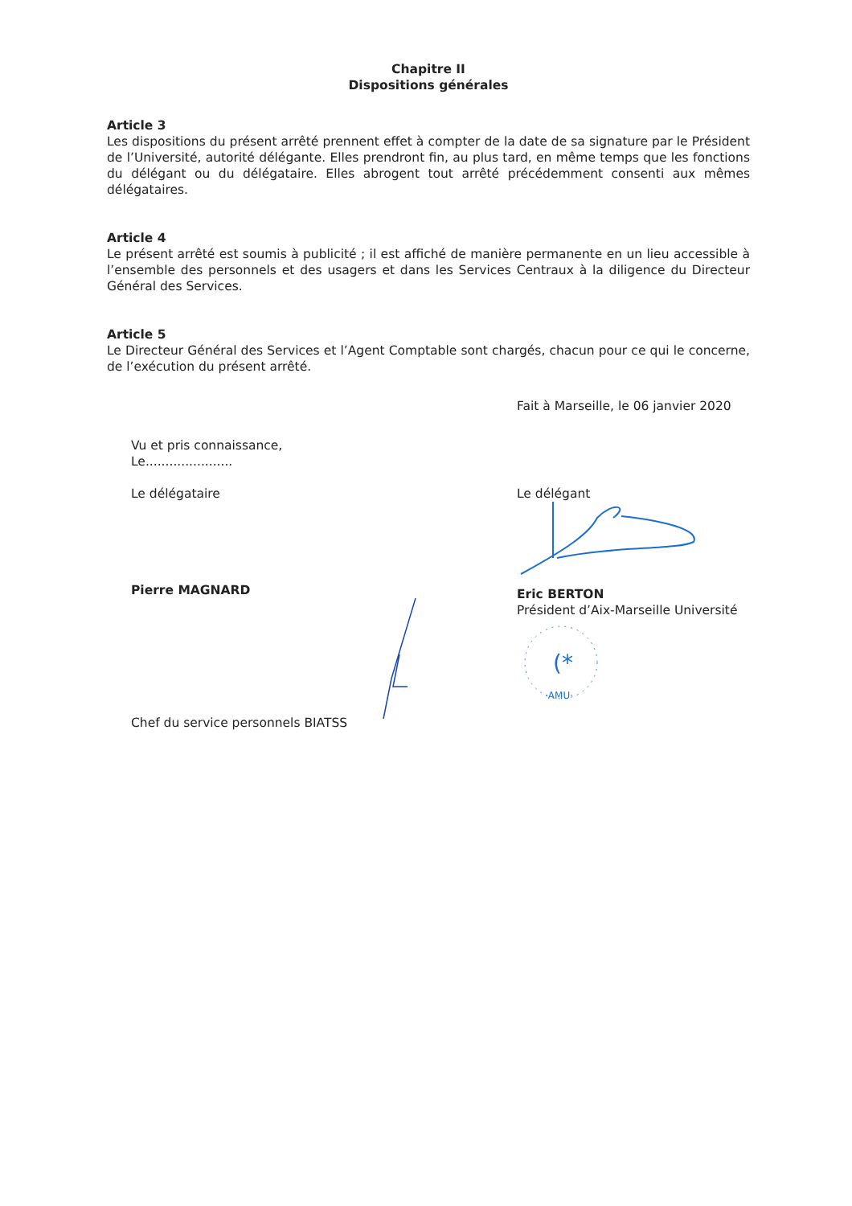Chapitre II
Dispositions générales
Article 3
Les dispositions du présent arrêté prennent effet à compter de la date de sa signature par le Président de l’Université, autorité délégante. Elles prendront fin, au plus tard, en même temps que les fonctions du délégant ou du délégataire. Elles abrogent tout arrêté précédemment consenti aux mêmes délégataires.
Article 4
Le présent arrêté est soumis à publicité ; il est affiché de manière permanente en un lieu accessible à l’ensemble des personnels et des usagers et dans les Services Centraux à la diligence du Directeur Général des Services.
Article 5
Le Directeur Général des Services et l’Agent Comptable sont chargés, chacun pour ce qui le concerne, de l’exécution du présent arrêté.
Fait à Marseille, le 06 janvier 2020
Vu et pris connaissance,
Le......................
Le délégataire
Pierre MAGNARD
Chef du service personnels BIATSS
Le délégant
Eric BERTON
Président d’Aix-Marseille Université
(*
·AMU·